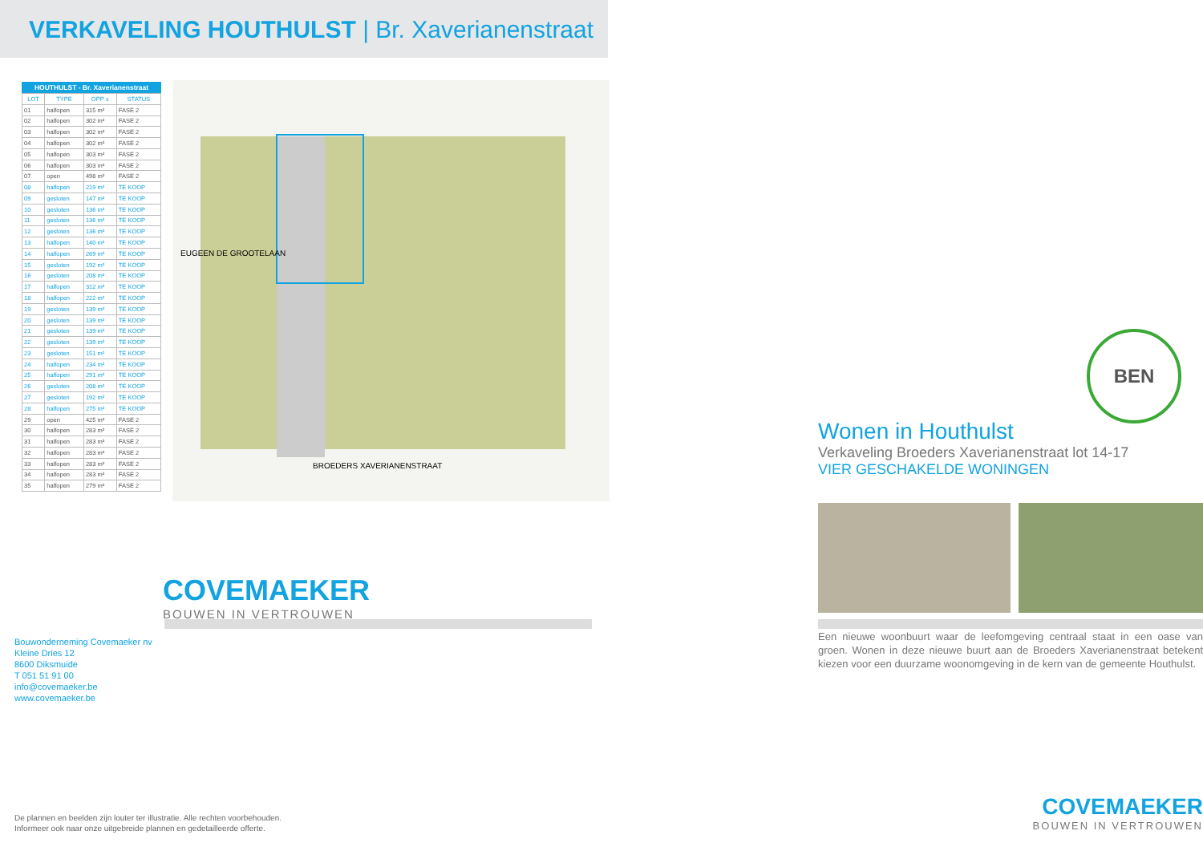VERKAVELING HOUTHULST | Br. Xaverianenstraat
HOUTHULST - Br. Xaverianenstraat
| LOT | TYPE | OPP ± | STATUS |
| --- | --- | --- | --- |
| 01 | halfopen | 315 m² | FASE 2 |
| 02 | halfopen | 302 m² | FASE 2 |
| 03 | halfopen | 302 m² | FASE 2 |
| 04 | halfopen | 302 m² | FASE 2 |
| 05 | halfopen | 303 m² | FASE 2 |
| 06 | halfopen | 303 m² | FASE 2 |
| 07 | open | 498 m² | FASE 2 |
| 08 | halfopen | 219 m² | TE KOOP |
| 09 | gesloten | 147 m² | TE KOOP |
| 10 | gesloten | 136 m² | TE KOOP |
| 11 | gesloten | 136 m² | TE KOOP |
| 12 | gesloten | 136 m² | TE KOOP |
| 13 | halfopen | 140 m² | TE KOOP |
| 14 | halfopen | 269 m² | TE KOOP |
| 15 | gesloten | 192 m² | TE KOOP |
| 16 | gesloten | 208 m² | TE KOOP |
| 17 | halfopen | 312 m² | TE KOOP |
| 18 | halfopen | 222 m² | TE KOOP |
| 19 | gesloten | 139 m² | TE KOOP |
| 20 | gesloten | 139 m² | TE KOOP |
| 21 | gesloten | 139 m² | TE KOOP |
| 22 | gesloten | 139 m² | TE KOOP |
| 23 | gesloten | 151 m² | TE KOOP |
| 24 | halfopen | 234 m² | TE KOOP |
| 25 | halfopen | 291 m² | TE KOOP |
| 26 | gesloten | 208 m² | TE KOOP |
| 27 | gesloten | 192 m² | TE KOOP |
| 28 | halfopen | 275 m² | TE KOOP |
| 29 | open | 425 m² | FASE 2 |
| 30 | halfopen | 283 m² | FASE 2 |
| 31 | halfopen | 283 m² | FASE 2 |
| 32 | halfopen | 283 m² | FASE 2 |
| 33 | halfopen | 283 m² | FASE 2 |
| 34 | halfopen | 283 m² | FASE 2 |
| 35 | halfopen | 279 m² | FASE 2 |
EUGEEN DE GROOTELAAN
BROEDERS XAVERIANENSTRAAT
COVEMAEKER
BOUWEN IN VERTROUWEN
Bouwonderneming Covemaeker nv
Kleine Dries 12
8600 Diksmuide
T 051 51 91 00
info@covemaeker.be
www.covemaeker.be
De plannen en beelden zijn louter ter illustratie. Alle rechten voorbehouden.
Informeer ook naar onze uitgebreide plannen en gedetailleerde offerte.
BEN
Wonen in Houthulst
Verkaveling Broeders Xaverianenstraat lot 14-17
VIER GESCHAKELDE WONINGEN
Een nieuwe woonbuurt waar de leefomgeving centraal staat in een oase van groen. Wonen in deze nieuwe buurt aan de Broeders Xaverianenstraat betekent kiezen voor een duurzame woonomgeving in de kern van de gemeente Houthulst.
COVEMAEKER
BOUWEN IN VERTROUWEN